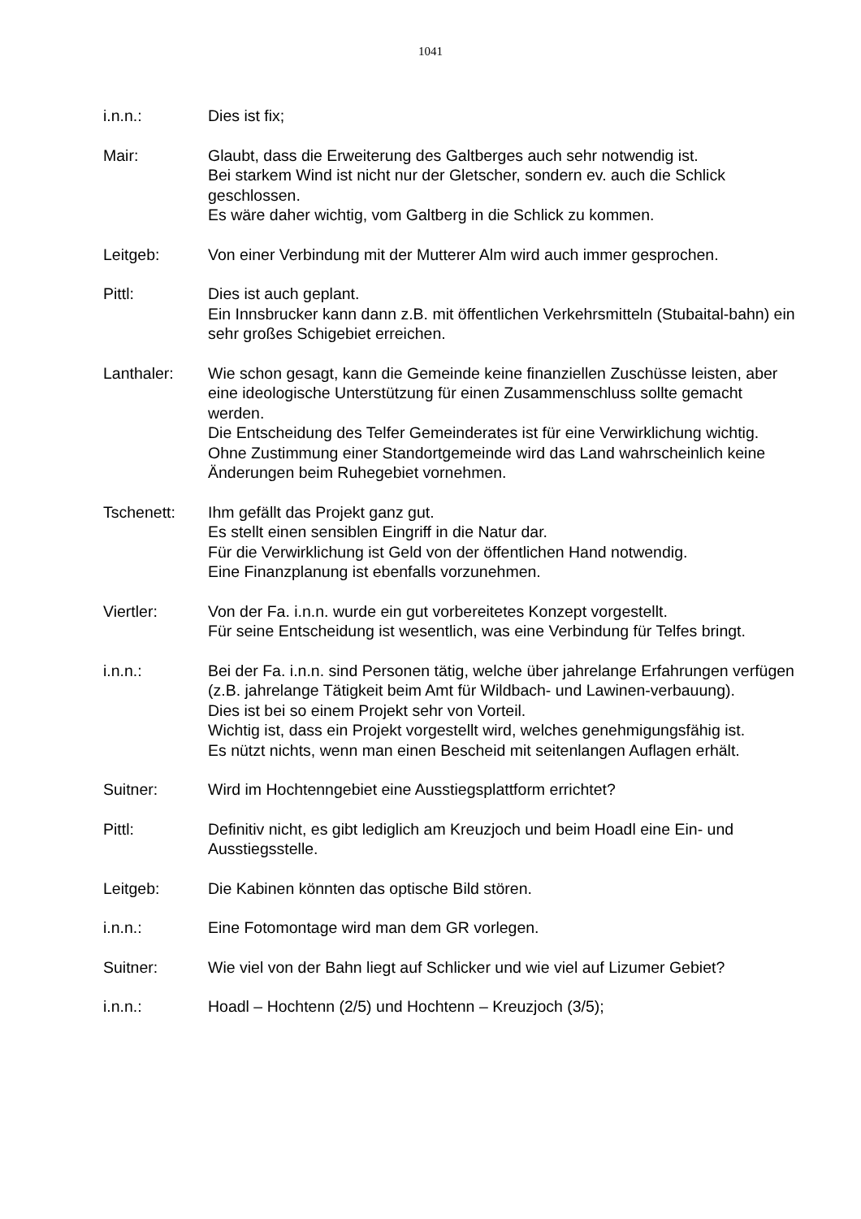1041
i.n.n.: Dies ist fix;
Mair: Glaubt, dass die Erweiterung des Galtberges auch sehr notwendig ist.
Bei starkem Wind ist nicht nur der Gletscher, sondern ev. auch die Schlick geschlossen.
Es wäre daher wichtig, vom Galtberg in die Schlick zu kommen.
Leitgeb: Von einer Verbindung mit der Mutterer Alm wird auch immer gesprochen.
Pittl: Dies ist auch geplant.
Ein Innsbrucker kann dann z.B. mit öffentlichen Verkehrsmitteln (Stubaital-bahn) ein sehr großes Schigebiet erreichen.
Lanthaler: Wie schon gesagt, kann die Gemeinde keine finanziellen Zuschüsse leisten, aber eine ideologische Unterstützung für einen Zusammenschluss sollte gemacht werden.
Die Entscheidung des Telfer Gemeinderates ist für eine Verwirklichung wichtig.
Ohne Zustimmung einer Standortgemeinde wird das Land wahrscheinlich keine Änderungen beim Ruhegebiet vornehmen.
Tschenett: Ihm gefällt das Projekt ganz gut.
Es stellt einen sensiblen Eingriff in die Natur dar.
Für die Verwirklichung ist Geld von der öffentlichen Hand notwendig.
Eine Finanzplanung ist ebenfalls vorzunehmen.
Viertler: Von der Fa. i.n.n. wurde ein gut vorbereitetes Konzept vorgestellt.
Für seine Entscheidung ist wesentlich, was eine Verbindung für Telfes bringt.
i.n.n.: Bei der Fa. i.n.n. sind Personen tätig, welche über jahrelange Erfahrungen verfügen (z.B. jahrelange Tätigkeit beim Amt für Wildbach- und Lawinen-verbauung).
Dies ist bei so einem Projekt sehr von Vorteil.
Wichtig ist, dass ein Projekt vorgestellt wird, welches genehmigungsfähig ist.
Es nützt nichts, wenn man einen Bescheid mit seitenlangen Auflagen erhält.
Suitner: Wird im Hochtenngebiet eine Ausstiegsplattform errichtet?
Pittl: Definitiv nicht, es gibt lediglich am Kreuzjoch und beim Hoadl eine Ein- und Ausstiegsstelle.
Leitgeb: Die Kabinen könnten das optische Bild stören.
i.n.n.: Eine Fotomontage wird man dem GR vorlegen.
Suitner: Wie viel von der Bahn liegt auf Schlicker und wie viel auf Lizumer Gebiet?
i.n.n.: Hoadl – Hochtenn (2/5) und Hochtenn – Kreuzjoch (3/5);